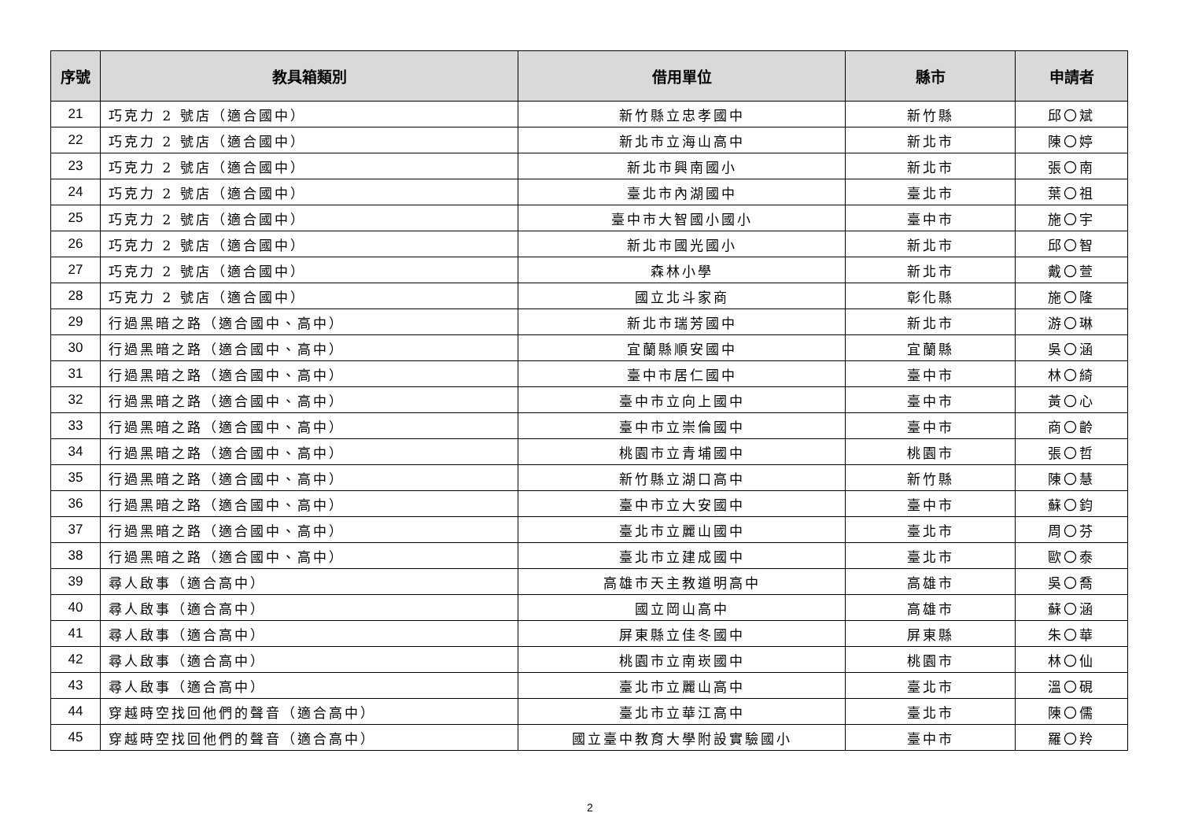| 序號 | 教具箱類別 | 借用單位 | 縣市 | 申請者 |
| --- | --- | --- | --- | --- |
| 21 | 巧克力 2 號店（適合國中） | 新竹縣立忠孝國中 | 新竹縣 | 邱〇斌 |
| 22 | 巧克力 2 號店（適合國中） | 新北市立海山高中 | 新北市 | 陳〇婷 |
| 23 | 巧克力 2 號店（適合國中） | 新北市興南國小 | 新北市 | 張〇南 |
| 24 | 巧克力 2 號店（適合國中） | 臺北市內湖國中 | 臺北市 | 葉〇祖 |
| 25 | 巧克力 2 號店（適合國中） | 臺中市大智國小國小 | 臺中市 | 施〇宇 |
| 26 | 巧克力 2 號店（適合國中） | 新北市國光國小 | 新北市 | 邱〇智 |
| 27 | 巧克力 2 號店（適合國中） | 森林小學 | 新北市 | 戴〇萱 |
| 28 | 巧克力 2 號店（適合國中） | 國立北斗家商 | 彰化縣 | 施〇隆 |
| 29 | 行過黑暗之路（適合國中、高中） | 新北市瑞芳國中 | 新北市 | 游〇琳 |
| 30 | 行過黑暗之路（適合國中、高中） | 宜蘭縣順安國中 | 宜蘭縣 | 吳〇涵 |
| 31 | 行過黑暗之路（適合國中、高中） | 臺中市居仁國中 | 臺中市 | 林〇綺 |
| 32 | 行過黑暗之路（適合國中、高中） | 臺中市立向上國中 | 臺中市 | 黃〇心 |
| 33 | 行過黑暗之路（適合國中、高中） | 臺中市立崇倫國中 | 臺中市 | 商〇齡 |
| 34 | 行過黑暗之路（適合國中、高中） | 桃園市立青埔國中 | 桃園市 | 張〇哲 |
| 35 | 行過黑暗之路（適合國中、高中） | 新竹縣立湖口高中 | 新竹縣 | 陳〇慧 |
| 36 | 行過黑暗之路（適合國中、高中） | 臺中市立大安國中 | 臺中市 | 蘇〇鈞 |
| 37 | 行過黑暗之路（適合國中、高中） | 臺北市立麗山國中 | 臺北市 | 周〇芬 |
| 38 | 行過黑暗之路（適合國中、高中） | 臺北市立建成國中 | 臺北市 | 歐〇泰 |
| 39 | 尋人啟事（適合高中） | 高雄市天主教道明高中 | 高雄市 | 吳〇喬 |
| 40 | 尋人啟事（適合高中） | 國立岡山高中 | 高雄市 | 蘇〇涵 |
| 41 | 尋人啟事（適合高中） | 屏東縣立佳冬國中 | 屏東縣 | 朱〇華 |
| 42 | 尋人啟事（適合高中） | 桃園市立南崁國中 | 桃園市 | 林〇仙 |
| 43 | 尋人啟事（適合高中） | 臺北市立麗山高中 | 臺北市 | 溫〇硯 |
| 44 | 穿越時空找回他們的聲音（適合高中） | 臺北市立華江高中 | 臺北市 | 陳〇儒 |
| 45 | 穿越時空找回他們的聲音（適合高中） | 國立臺中教育大學附設實驗國小 | 臺中市 | 羅〇羚 |
2